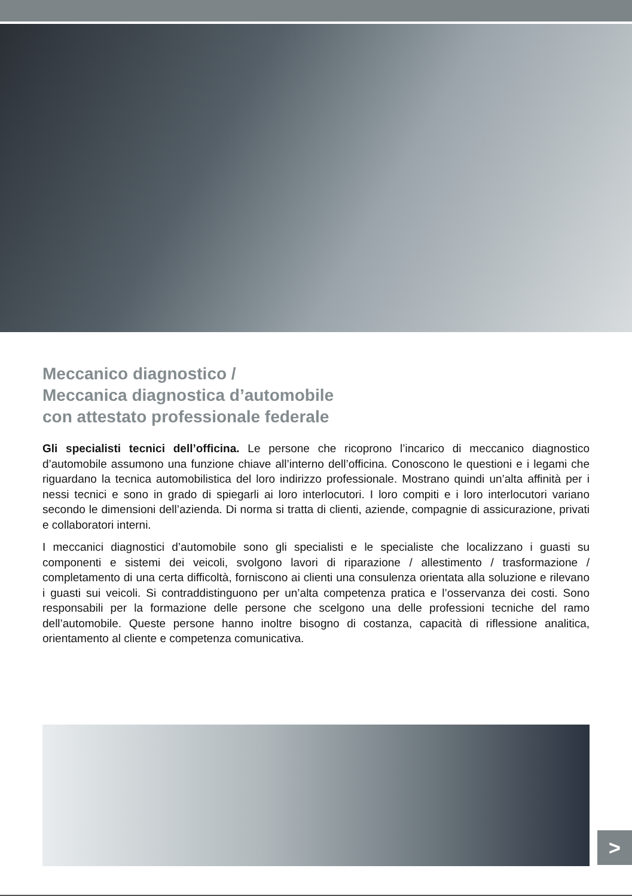Meccanico diagnostico /
Meccanica diagnostica d’automobile
con attestato professionale federale
Gli specialisti tecnici dell’officina. Le persone che ricoprono l’incarico di meccanico diagnostico d’automobile assumono una funzione chiave all’interno dell’officina. Conoscono le questioni e i legami che riguardano la tecnica automobilistica del loro indirizzo professionale. Mostrano quindi un’alta affinità per i nessi tecnici e sono in grado di spiegarli ai loro interlocutori. I loro compiti e i loro interlocutori variano secondo le dimensioni dell’azienda. Di norma si tratta di clienti, aziende, compagnie di assicurazione, privati e collaboratori interni.
I meccanici diagnostici d’automobile sono gli specialisti e le specialiste che localizzano i guasti su componenti e sistemi dei veicoli, svolgono lavori di riparazione / allestimento / trasformazione / completamento di una certa difficoltà, forniscono ai clienti una consulenza orientata alla soluzione e rilevano i guasti sui veicoli. Si contraddistinguono per un’alta competenza pratica e l’osservanza dei costi. Sono responsabili per la formazione delle persone che scelgono una delle professioni tecniche del ramo dell’automobile. Queste persone hanno inoltre bisogno di costanza, capacità di riflessione analitica, orientamento al cliente e competenza comunicativa.
>